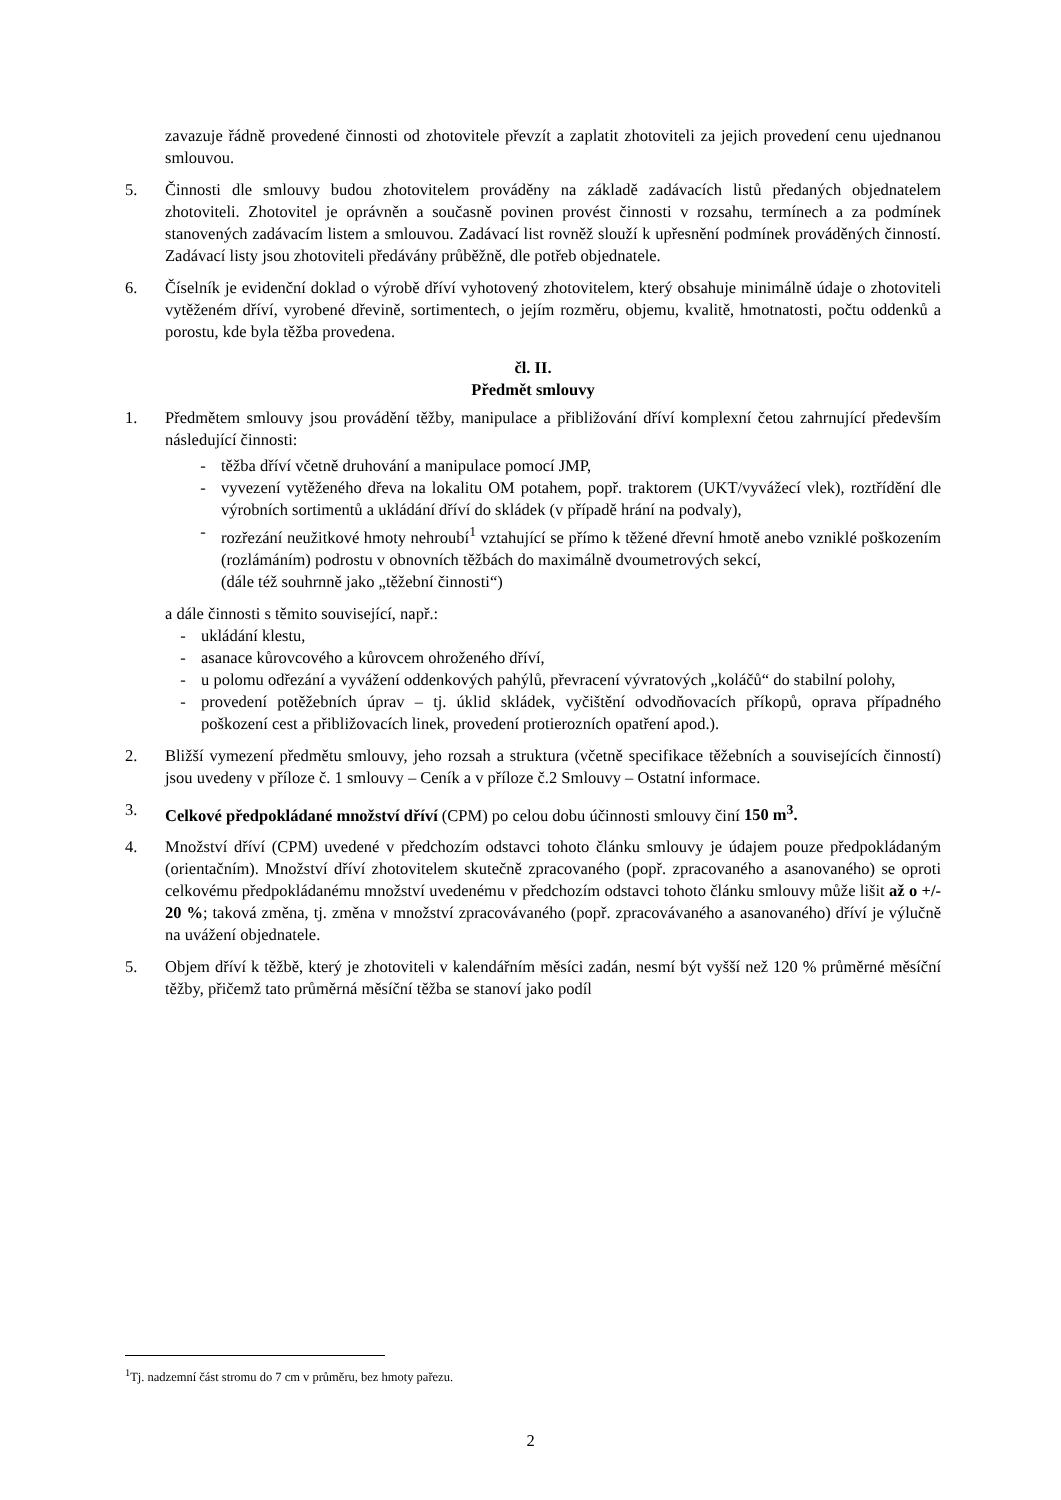zavazuje řádně provedené činnosti od zhotovitele převzít a zaplatit zhotoviteli za jejich provedení cenu ujednanou smlouvou.
5. Činnosti dle smlouvy budou zhotovitelem prováděny na základě zadávacích listů předaných objednatelem zhotoviteli. Zhotovitel je oprávněn a současně povinen provést činnosti v rozsahu, termínech a za podmínek stanovených zadávacím listem a smlouvou. Zadávací list rovněž slouží k upřesnění podmínek prováděných činností. Zadávací listy jsou zhotoviteli předávány průběžně, dle potřeb objednatele.
6. Číselník je evidenční doklad o výrobě dříví vyhotovený zhotovitelem, který obsahuje minimálně údaje o zhotoviteli vytěženém dříví, vyrobené dřevině, sortimentech, o jejím rozměru, objemu, kvalitě, hmotnatosti, počtu oddenků a porostu, kde byla těžba provedena.
čl. II.
Předmět smlouvy
1. Předmětem smlouvy jsou provádění těžby, manipulace a přibližování dříví komplexní četou zahrnující především následující činnosti:
- těžba dříví včetně druhování a manipulace pomocí JMP,
- vyvezení vytěženého dřeva na lokalitu OM potahem, popř. traktorem (UKT/vyvážecí vlek), roztřídění dle výrobních sortimentů a ukládání dříví do skládek (v případě hrání na podvaly),
- rozřezání neužitkové hmoty nehroubí<sup>1</sup> vztahující se přímo k těžené dřevní hmotě anebo vzniklé poškozením (rozlámáním) podrostu v obnovních těžbách do maximálně dvoumetrových sekcí,
(dále též souhrnně jako „těžební činnosti“)
a dále činnosti s těmito související, např.:
- ukládání klestu,
- asanace kůrovcového a kůrovcem ohroženého dříví,
- u polomu odřezání a vyvážení oddenkových pahýlů, převracení vývratových „koláčů“ do stabilní polohy,
- provedení potěžebních úprav – tj. úklid skládek, vyčištění odvodňovacích příkopů, oprava případného poškození cest a přibližovacích linek, provedení protierozních opatření apod.).
2. Bližší vymezení předmětu smlouvy, jeho rozsah a struktura (včetně specifikace těžebních a souvisejících činností) jsou uvedeny v příloze č. 1 smlouvy – Ceník a v příloze č.2 Smlouvy – Ostatní informace.
3. Celkové předpokládané množství dříví (CPM) po celou dobu účinnosti smlouvy činí 150 m<sup>3</sup>.
4. Množství dříví (CPM) uvedené v předchozím odstavci tohoto článku smlouvy je údajem pouze předpokládaným (orientačním). Množství dříví zhotovitelem skutečně zpracovaného (popř. zpracovaného a asanovaného) se oproti celkovému předpokládanému množství uvedenému v předchozím odstavci tohoto článku smlouvy může lišit až o +/- 20 %; taková změna, tj. změna v množství zpracovávaného (popř. zpracovávaného a asanovaného) dříví je výlučně na uvážení objednatele.
5. Objem dříví k těžbě, který je zhotoviteli v kalendářním měsíci zadán, nesmí být vyšší než 120 % průměrné měsíční těžby, přičemž tato průměrná měsíční těžba se stanoví jako podíl
<sup>1</sup> Tj. nadzemní část stromu do 7 cm v průměru, bez hmoty pařezu.
2